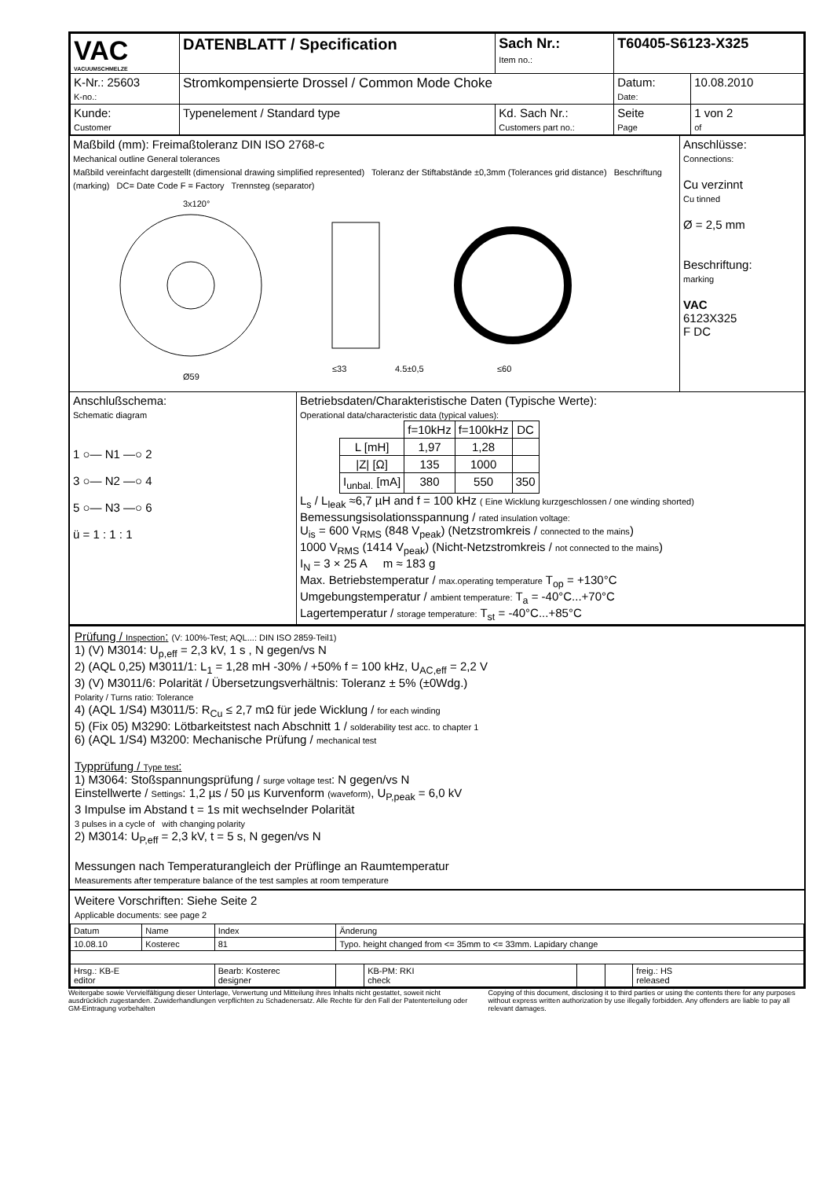| VAC VACUUMSCHMELZE | DATENBLATT / Specification | | Sach Nr.: Item no.: | T60405-S6123-X325 | |
| K-Nr.: 25603 K-no.: | Stromkompensierte Drossel / Common Mode Choke | | | Datum: Date: | 10.08.2010 |
| Kunde: Customer | Typenelement / Standard type | Kd. Sach Nr.: Customers part no.: | | Seite Page | 1 von 2 of |
| Maßbild (mm): Freimaßtoleranz DIN ISO 2768-c Mechanical outline General tolerances Maßbild vereinfacht dargestellt (dimensional drawing simplified represented) Toleranz der Stiftabstände ±0,3mm (Tolerances grid distance) Beschriftung (marking) DC= Date Code F = Factory Trennsteg (separator) 3x120° Ø59 ≤33 4.5±0,5 ≤60 | Anschlüsse: Connections: Cu verzinnt Cu tinned Ø = 2,5 mm Beschriftung: marking VAC 6123X325 F DC |
| Anschlußschema: Schematic diagram 1 ○— N1 —○ 2 3 ○— N2 —○ 4 5 ○— N3 —○ 6 ü = 1 : 1 : 1 | Betriebsdaten/Charakteristische Daten (Typische Werte): Operational data/characteristic data (typical values): / / f=10kHz / f=100kHz / DC / / L [mH] / 1,97 / 1,28 / / / /Z/ [Ω] / 135 / 1000 / / / I<sub>unbal.</sub> [mA] / 380 / 550 / 350 / L<sub>s</sub> / L<sub>leak</sub> ≈6,7 µH and f = 100 kHz ( Eine Wicklung kurzgeschlossen / one winding shorted) Bemessungsisolationsspannung / rated insulation voltage: U<sub>is</sub> = 600 V<sub>RMS</sub> (848 V<sub>peak</sub>) (Netzstromkreis / connected to the mains ) 1000 V<sub>RMS</sub> (1414 V<sub>peak</sub>) (Nicht-Netzstromkreis / not connected to the mains ) I<sub>N</sub> = 3 × 25 A m ≈ 183 g Max. Betriebstemperatur / max.operating temperature T<sub>op</sub> = +130°C Umgebungstemperatur / ambient temperature: T<sub>a</sub> = -40°C...+70°C Lagertemperatur / storage temperature: T<sub>st</sub> = -40°C...+85°C |
Prüfung / Inspection: (V: 100%-Test; AQL...: DIN ISO 2859-Teil1)
1) (V) M3014: U<sub>p,eff</sub> = 2,3 kV, 1 s , N gegen/vs N
2) (AQL 0,25) M3011/1: L<sub>1</sub> = 1,28 mH -30% / +50% f = 100 kHz, U<sub>AC,eff</sub> = 2,2 V
3) (V) M3011/6: Polarität / Übersetzungsverhältnis: Toleranz ± 5% (±0Wdg.)
Polarity / Turns ratio: Tolerance
4) (AQL 1/S4) M3011/5: R<sub>Cu</sub> ≤ 2,7 mΩ für jede Wicklung / for each winding
5) (Fix 05) M3290: Lötbarkeitstest nach Abschnitt 1 / solderability test acc. to chapter 1
6) (AQL 1/S4) M3200: Mechanische Prüfung / mechanical test
Typprüfung / Type test:
1) M3064: Stoßspannungsprüfung / surge voltage test: N gegen/vs N
Einstellwerte / Settings: 1,2 µs / 50 µs Kurvenform (waveform), U<sub>P,peak</sub> = 6,0 kV
3 Impulse im Abstand t = 1s mit wechselnder Polarität
3 pulses in a cycle of with changing polarity
2) M3014: U<sub>P,eff</sub> = 2,3 kV, t = 5 s, N gegen/vs N
Messungen nach Temperaturangleich der Prüflinge an Raumtemperatur
Measurements after temperature balance of the test samples at room temperature
Weitere Vorschriften: Siehe Seite 2
Applicable documents: see page 2
| Datum | Name | Index | Änderung | | | | |
| 10.08.10 | Kosterec | 81 | Typo. height changed from <= 35mm to <= 33mm. Lapidary change | | | | |
| Hrsg.: KB-E editor | | Bearb: Kosterec designer | | KB-PM: RKI check | | | freig.: HS released |
Weitergabe sowie Vervielfältigung dieser Unterlage, Verwertung und Mitteilung ihres Inhalts nicht gestattet, soweit nicht ausdrücklich zugestanden. Zuwiderhandlungen verpflichten zu Schadenersatz. Alle Rechte für den Fall der Patenterteilung oder GM-Eintragung vorbehalten
Copying of this document, disclosing it to third parties or using the contents there for any purposes without express written authorization by use illegally forbidden. Any offenders are liable to pay all relevant damages.